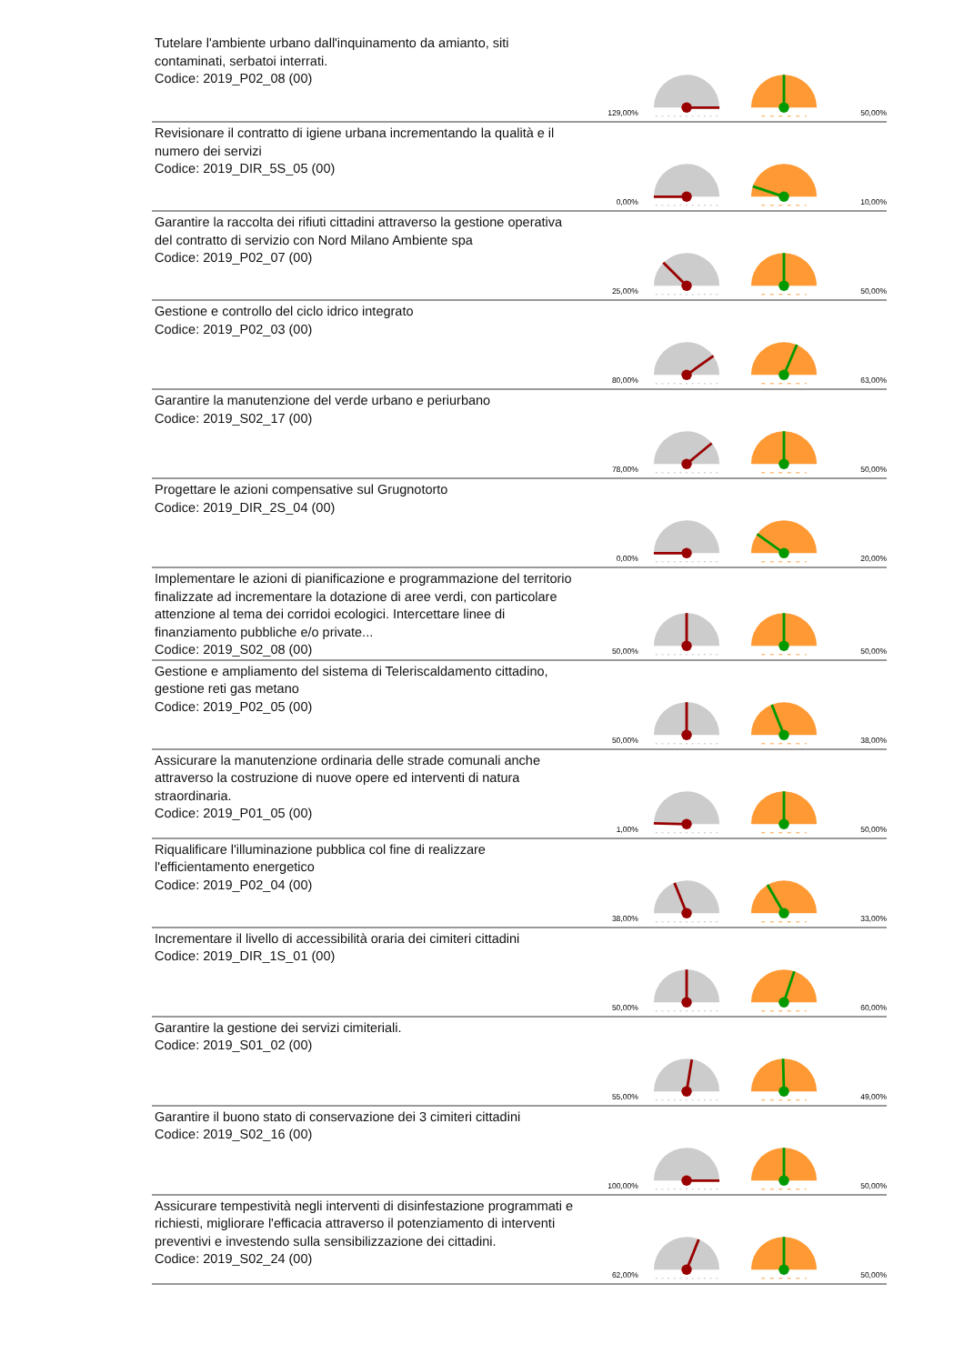| Tutelare l'ambiente urbano dall'inquinamento da amianto, siti contaminati, serbatoi interrati. Codice: 2019_P02_08 (00) | 129,00% | | | 50,00% |
| Revisionare il contratto di igiene urbana incrementando la qualità e il numero dei servizi Codice: 2019_DIR_5S_05 (00) | 0,00% | | | 10,00% |
| Garantire la raccolta dei rifiuti cittadini attraverso la gestione operativa del contratto di servizio con Nord Milano Ambiente spa Codice: 2019_P02_07 (00) | 25,00% | | | 50,00% |
| Gestione e controllo del ciclo idrico integrato Codice: 2019_P02_03 (00) | 80,00% | | | 63,00% |
| Garantire la manutenzione del verde urbano e periurbano Codice: 2019_S02_17 (00) | 78,00% | | | 50,00% |
| Progettare le azioni compensative sul Grugnotorto Codice: 2019_DIR_2S_04 (00) | 0,00% | | | 20,00% |
| Implementare le azioni di pianificazione e programmazione del territorio finalizzate ad incrementare la dotazione di aree verdi, con particolare attenzione al tema dei corridoi ecologici. Intercettare linee di finanziamento pubbliche e/o private... Codice: 2019_S02_08 (00) | 50,00% | | | 50,00% |
| Gestione e ampliamento del sistema di Teleriscaldamento cittadino, gestione reti gas metano Codice: 2019_P02_05 (00) | 50,00% | | | 38,00% |
| Assicurare la manutenzione ordinaria delle strade comunali anche attraverso la costruzione di nuove opere ed interventi di natura straordinaria. Codice: 2019_P01_05 (00) | 1,00% | | | 50,00% |
| Riqualificare l'illuminazione pubblica col fine di realizzare l'efficientamento energetico Codice: 2019_P02_04 (00) | 38,00% | | | 33,00% |
| Incrementare il livello di accessibilità oraria dei cimiteri cittadini Codice: 2019_DIR_1S_01 (00) | 50,00% | | | 60,00% |
| Garantire la gestione dei servizi cimiteriali. Codice: 2019_S01_02 (00) | 55,00% | | | 49,00% |
| Garantire il buono stato di conservazione dei 3 cimiteri cittadini Codice: 2019_S02_16 (00) | 100,00% | | | 50,00% |
| Assicurare tempestività negli interventi di disinfestazione programmati e richiesti, migliorare l'efficacia attraverso il potenziamento di interventi preventivi e investendo sulla sensibilizzazione dei cittadini. Codice: 2019_S02_24 (00) | 62,00% | | | 50,00% |